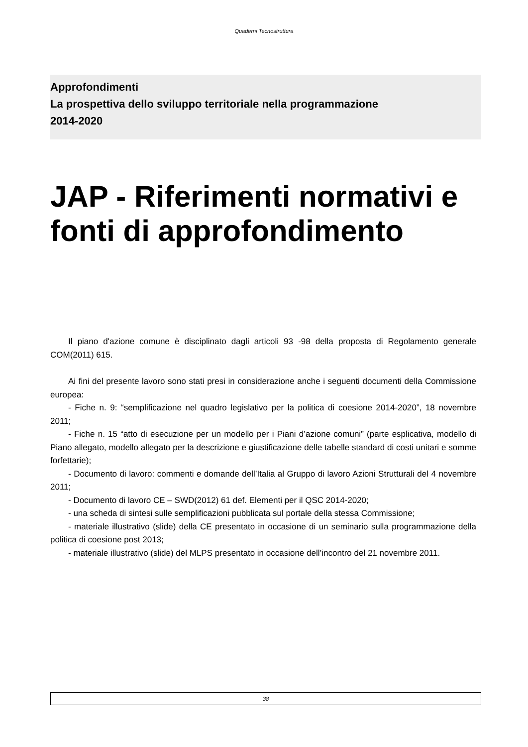Quaderni Tecnostruttura
Approfondimenti
La prospettiva dello sviluppo territoriale nella programmazione
2014-2020
JAP - Riferimenti normativi e fonti di approfondimento
Il piano d'azione comune è disciplinato dagli articoli 93 -98 della proposta di Regolamento generale COM(2011) 615.
Ai fini del presente lavoro sono stati presi in considerazione anche i seguenti documenti della Commissione europea:
- Fiche n. 9: “semplificazione nel quadro legislativo per la politica di coesione 2014-2020”, 18 novembre 2011;
- Fiche n. 15 “atto di esecuzione per un modello per i Piani d’azione comuni” (parte esplicativa, modello di Piano allegato, modello allegato per la descrizione e giustificazione delle tabelle standard di costi unitari e somme forfettarie);
- Documento di lavoro: commenti e domande dell’Italia al Gruppo di lavoro Azioni Strutturali del 4 novembre 2011;
- Documento di lavoro CE – SWD(2012) 61 def. Elementi per il QSC 2014-2020;
- una scheda di sintesi sulle semplificazioni pubblicata sul portale della stessa Commissione;
- materiale illustrativo (slide) della CE presentato in occasione di un seminario sulla programmazione della politica di coesione post 2013;
- materiale illustrativo (slide) del MLPS presentato in occasione dell’incontro del 21 novembre 2011.
38